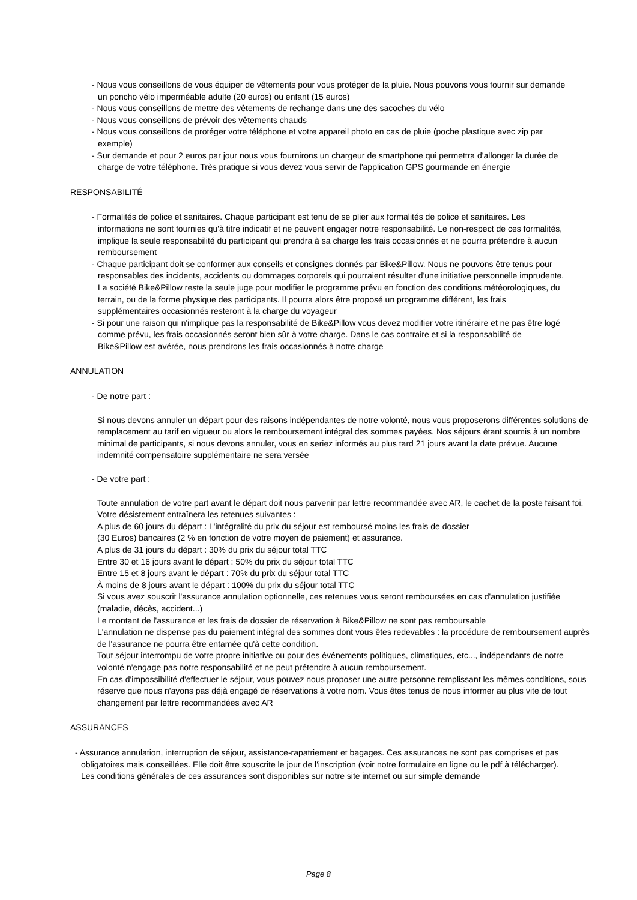- Nous vous conseillons de vous équiper de vêtements pour vous protéger de la pluie. Nous pouvons vous fournir sur demande un poncho vélo imperméable adulte (20 euros) ou enfant (15 euros)
- Nous vous conseillons de mettre des vêtements de rechange dans une des sacoches du vélo
- Nous vous conseillons de prévoir des vêtements chauds
- Nous vous conseillons de protéger votre téléphone et votre appareil photo en cas de pluie (poche plastique avec zip par exemple)
- Sur demande et pour 2 euros par jour nous vous fournirons un chargeur de smartphone qui permettra d'allonger la durée de charge de votre téléphone. Très pratique si vous devez vous servir de l'application GPS gourmande en énergie
RESPONSABILITÉ
- Formalités de police et sanitaires. Chaque participant est tenu de se plier aux formalités de police et sanitaires. Les informations ne sont fournies qu'à titre indicatif et ne peuvent engager notre responsabilité. Le non-respect de ces formalités, implique la seule responsabilité du participant qui prendra à sa charge les frais occasionnés et ne pourra prétendre à aucun remboursement
- Chaque participant doit se conformer aux conseils et consignes donnés par Bike&Pillow. Nous ne pouvons être tenus pour responsables des incidents, accidents ou dommages corporels qui pourraient résulter d'une initiative personnelle imprudente. La société Bike&Pillow reste la seule juge pour modifier le programme prévu en fonction des conditions météorologiques, du terrain, ou de la forme physique des participants. Il pourra alors être proposé un programme différent, les frais supplémentaires occasionnés resteront à la charge du voyageur
- Si pour une raison qui n'implique pas la responsabilité de Bike&Pillow vous devez modifier votre itinéraire et ne pas être logé comme prévu, les frais occasionnés seront bien sûr à votre charge. Dans le cas contraire et si la responsabilité de Bike&Pillow est avérée, nous prendrons les frais occasionnés à notre charge
ANNULATION
- De notre part :
Si nous devons annuler un départ pour des raisons indépendantes de notre volonté, nous vous proposerons différentes solutions de remplacement au tarif en vigueur ou alors le remboursement intégral des sommes payées. Nos séjours étant soumis à un nombre minimal de participants, si nous devons annuler, vous en seriez informés au plus tard 21 jours avant la date prévue. Aucune indemnité compensatoire supplémentaire ne sera versée
- De votre part :
Toute annulation de votre part avant le départ doit nous parvenir par lettre recommandée avec AR, le cachet de la poste faisant foi. Votre désistement entraînera les retenues suivantes :
A plus de 60 jours du départ : L'intégralité du prix du séjour est remboursé moins les frais de dossier
(30 Euros) bancaires (2 % en fonction de votre moyen de paiement) et assurance.
A plus de 31 jours du départ : 30% du prix du séjour total TTC
Entre 30 et 16 jours avant le départ : 50% du prix du séjour total TTC
Entre 15 et 8 jours avant le départ : 70% du prix du séjour total TTC
À moins de 8 jours avant le départ : 100% du prix du séjour total TTC
Si vous avez souscrit l'assurance annulation optionnelle, ces retenues vous seront remboursées en cas d'annulation justifiée (maladie, décès, accident...)
Le montant de l'assurance et les frais de dossier de réservation à Bike&Pillow ne sont pas remboursable
L'annulation ne dispense pas du paiement intégral des sommes dont vous êtes redevables : la procédure de remboursement auprès de l'assurance ne pourra être entamée qu'à cette condition.
Tout séjour interrompu de votre propre initiative ou pour des événements politiques, climatiques, etc..., indépendants de notre volonté n'engage pas notre responsabilité et ne peut prétendre à aucun remboursement.
En cas d'impossibilité d'effectuer le séjour, vous pouvez nous proposer une autre personne remplissant les mêmes conditions, sous réserve que nous n'ayons pas déjà engagé de réservations à votre nom. Vous êtes tenus de nous informer au plus vite de tout changement par lettre recommandées avec AR
ASSURANCES
- Assurance annulation, interruption de séjour, assistance-rapatriement et bagages. Ces assurances ne sont pas comprises et pas obligatoires mais conseillées. Elle doit être souscrite le jour de l'inscription (voir notre formulaire en ligne ou le pdf à télécharger). Les conditions générales de ces assurances sont disponibles sur notre site internet ou sur simple demande
Page 8